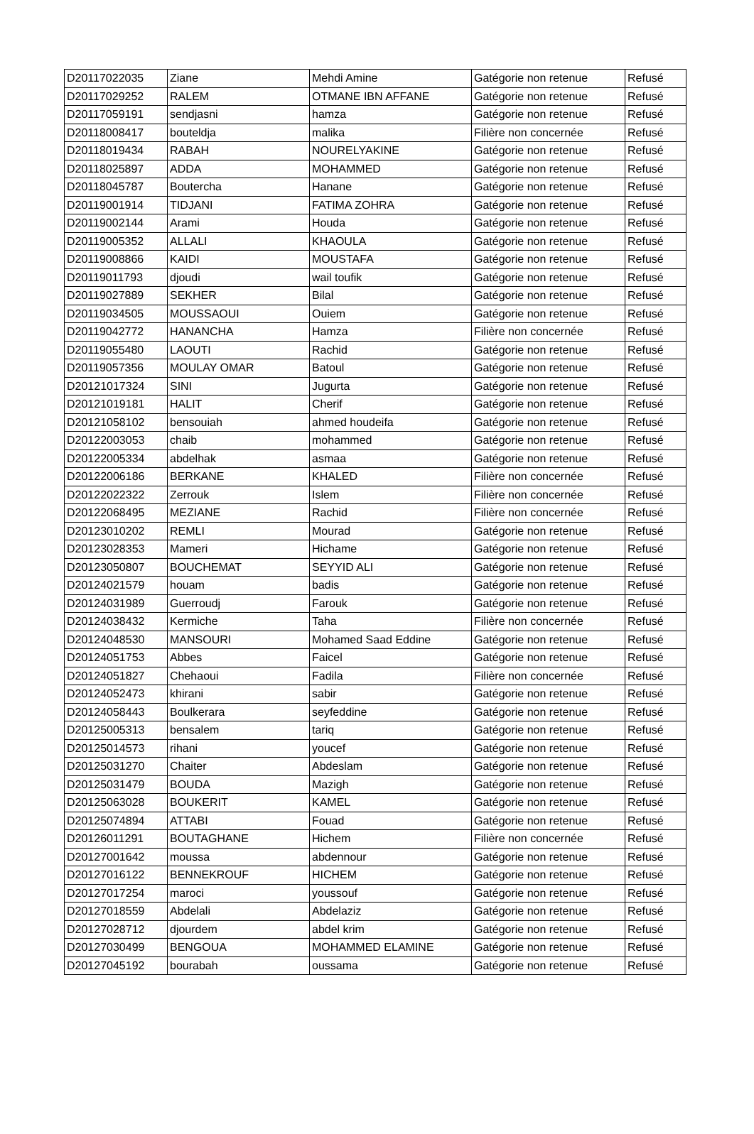| D20117022035 | Ziane | Mehdi Amine | Gatégorie non retenue | Refusé |
| D20117029252 | RALEM | OTMANE IBN AFFANE | Gatégorie non retenue | Refusé |
| D20117059191 | sendjasni | hamza | Gatégorie non retenue | Refusé |
| D20118008417 | bouteldja | malika | Filière non concernée | Refusé |
| D20118019434 | RABAH | NOURELYAKINE | Gatégorie non retenue | Refusé |
| D20118025897 | ADDA | MOHAMMED | Gatégorie non retenue | Refusé |
| D20118045787 | Boutercha | Hanane | Gatégorie non retenue | Refusé |
| D20119001914 | TIDJANI | FATIMA ZOHRA | Gatégorie non retenue | Refusé |
| D20119002144 | Arami | Houda | Gatégorie non retenue | Refusé |
| D20119005352 | ALLALI | KHAOULA | Gatégorie non retenue | Refusé |
| D20119008866 | KAIDI | MOUSTAFA | Gatégorie non retenue | Refusé |
| D20119011793 | djoudi | wail toufik | Gatégorie non retenue | Refusé |
| D20119027889 | SEKHER | Bilal | Gatégorie non retenue | Refusé |
| D20119034505 | MOUSSAOUI | Ouiem | Gatégorie non retenue | Refusé |
| D20119042772 | HANANCHA | Hamza | Filière non concernée | Refusé |
| D20119055480 | LAOUTI | Rachid | Gatégorie non retenue | Refusé |
| D20119057356 | MOULAY OMAR | Batoul | Gatégorie non retenue | Refusé |
| D20121017324 | SINI | Jugurta | Gatégorie non retenue | Refusé |
| D20121019181 | HALIT | Cherif | Gatégorie non retenue | Refusé |
| D20121058102 | bensouiah | ahmed houdeifa | Gatégorie non retenue | Refusé |
| D20122003053 | chaib | mohammed | Gatégorie non retenue | Refusé |
| D20122005334 | abdelhak | asmaa | Gatégorie non retenue | Refusé |
| D20122006186 | BERKANE | KHALED | Filière non concernée | Refusé |
| D20122022322 | Zerrouk | Islem | Filière non concernée | Refusé |
| D20122068495 | MEZIANE | Rachid | Filière non concernée | Refusé |
| D20123010202 | REMLI | Mourad | Gatégorie non retenue | Refusé |
| D20123028353 | Mameri | Hichame | Gatégorie non retenue | Refusé |
| D20123050807 | BOUCHEMAT | SEYYID ALI | Gatégorie non retenue | Refusé |
| D20124021579 | houam | badis | Gatégorie non retenue | Refusé |
| D20124031989 | Guerroudj | Farouk | Gatégorie non retenue | Refusé |
| D20124038432 | Kermiche | Taha | Filière non concernée | Refusé |
| D20124048530 | MANSOURI | Mohamed Saad Eddine | Gatégorie non retenue | Refusé |
| D20124051753 | Abbes | Faicel | Gatégorie non retenue | Refusé |
| D20124051827 | Chehaoui | Fadila | Filière non concernée | Refusé |
| D20124052473 | khirani | sabir | Gatégorie non retenue | Refusé |
| D20124058443 | Boulkerara | seyfeddine | Gatégorie non retenue | Refusé |
| D20125005313 | bensalem | tariq | Gatégorie non retenue | Refusé |
| D20125014573 | rihani | youcef | Gatégorie non retenue | Refusé |
| D20125031270 | Chaiter | Abdeslam | Gatégorie non retenue | Refusé |
| D20125031479 | BOUDA | Mazigh | Gatégorie non retenue | Refusé |
| D20125063028 | BOUKERIT | KAMEL | Gatégorie non retenue | Refusé |
| D20125074894 | ATTABI | Fouad | Gatégorie non retenue | Refusé |
| D20126011291 | BOUTAGHANE | Hichem | Filière non concernée | Refusé |
| D20127001642 | moussa | abdennour | Gatégorie non retenue | Refusé |
| D20127016122 | BENNEKROUF | HICHEM | Gatégorie non retenue | Refusé |
| D20127017254 | maroci | youssouf | Gatégorie non retenue | Refusé |
| D20127018559 | Abdelali | Abdelaziz | Gatégorie non retenue | Refusé |
| D20127028712 | djourdem | abdel krim | Gatégorie non retenue | Refusé |
| D20127030499 | BENGOUA | MOHAMMED ELAMINE | Gatégorie non retenue | Refusé |
| D20127045192 | bourabah | oussama | Gatégorie non retenue | Refusé |